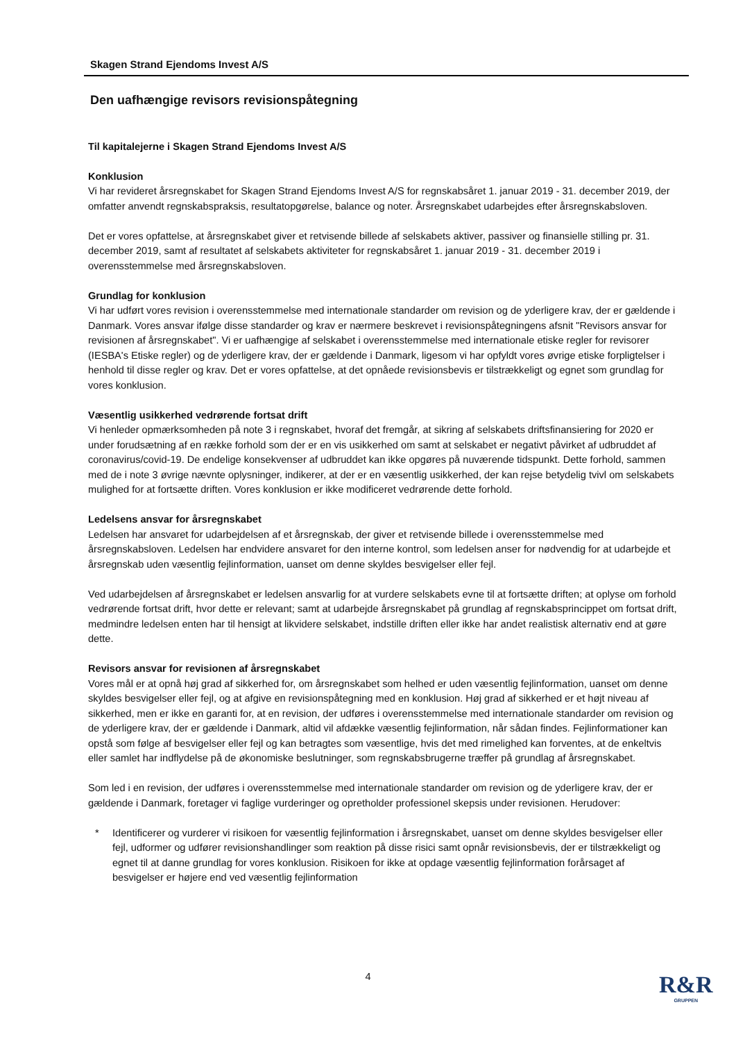Skagen Strand Ejendoms Invest A/S
Den uafhængige revisors revisionspåtegning
Til kapitalejerne i Skagen Strand Ejendoms Invest A/S
Konklusion
Vi har revideret årsregnskabet for Skagen Strand Ejendoms Invest A/S for regnskabsåret 1. januar 2019 - 31. december 2019, der omfatter anvendt regnskabspraksis, resultatopgørelse, balance og noter. Årsregnskabet udarbejdes efter årsregnskabsloven.
Det er vores opfattelse, at årsregnskabet giver et retvisende billede af selskabets aktiver, passiver og finansielle stilling pr. 31. december 2019, samt af resultatet af selskabets aktiviteter for regnskabsåret 1. januar 2019 - 31. december 2019 i overensstemmelse med årsregnskabsloven.
Grundlag for konklusion
Vi har udført vores revision i overensstemmelse med internationale standarder om revision og de yderligere krav, der er gældende i Danmark. Vores ansvar ifølge disse standarder og krav er nærmere beskrevet i revisionspåtegningens afsnit "Revisors ansvar for revisionen af årsregnskabet". Vi er uafhængige af selskabet i overensstemmelse med internationale etiske regler for revisorer (IESBA's Etiske regler) og de yderligere krav, der er gældende i Danmark, ligesom vi har opfyldt vores øvrige etiske forpligtelser i henhold til disse regler og krav. Det er vores opfattelse, at det opnåede revisionsbevis er tilstrækkeligt og egnet som grundlag for vores konklusion.
Væsentlig usikkerhed vedrørende fortsat drift
Vi henleder opmærksomheden på note 3 i regnskabet, hvoraf det fremgår, at sikring af selskabets driftsfinansiering for 2020 er under forudsætning af en række forhold som der er en vis usikkerhed om samt at selskabet er negativt påvirket af udbruddet af coronavirus/covid-19. De endelige konsekvenser af udbruddet kan ikke opgøres på nuværende tidspunkt. Dette forhold, sammen med de i note 3 øvrige nævnte oplysninger, indikerer, at der er en væsentlig usikkerhed, der kan rejse betydelig tvivl om selskabets mulighed for at fortsætte driften. Vores konklusion er ikke modificeret vedrørende dette forhold.
Ledelsens ansvar for årsregnskabet
Ledelsen har ansvaret for udarbejdelsen af et årsregnskab, der giver et retvisende billede i overensstemmelse med årsregnskabsloven. Ledelsen har endvidere ansvaret for den interne kontrol, som ledelsen anser for nødvendig for at udarbejde et årsregnskab uden væsentlig fejlinformation, uanset om denne skyldes besvigelser eller fejl.
Ved udarbejdelsen af årsregnskabet er ledelsen ansvarlig for at vurdere selskabets evne til at fortsætte driften; at oplyse om forhold vedrørende fortsat drift, hvor dette er relevant; samt at udarbejde årsregnskabet på grundlag af regnskabsprincippet om fortsat drift, medmindre ledelsen enten har til hensigt at likvidere selskabet, indstille driften eller ikke har andet realistisk alternativ end at gøre dette.
Revisors ansvar for revisionen af årsregnskabet
Vores mål er at opnå høj grad af sikkerhed for, om årsregnskabet som helhed er uden væsentlig fejlinformation, uanset om denne skyldes besvigelser eller fejl, og at afgive en revisionspåtegning med en konklusion. Høj grad af sikkerhed er et højt niveau af sikkerhed, men er ikke en garanti for, at en revision, der udføres i overensstemmelse med internationale standarder om revision og de yderligere krav, der er gældende i Danmark, altid vil afdække væsentlig fejlinformation, når sådan findes. Fejlinformationer kan opstå som følge af besvigelser eller fejl og kan betragtes som væsentlige, hvis det med rimelighed kan forventes, at de enkeltvis eller samlet har indflydelse på de økonomiske beslutninger, som regnskabsbrugerne træffer på grundlag af årsregnskabet.
Som led i en revision, der udføres i overensstemmelse med internationale standarder om revision og de yderligere krav, der er gældende i Danmark, foretager vi faglige vurderinger og opretholder professionel skepsis under revisionen. Herudover:
* Identificerer og vurderer vi risikoen for væsentlig fejlinformation i årsregnskabet, uanset om denne skyldes besvigelser eller fejl, udformer og udfører revisionshandlinger som reaktion på disse risici samt opnår revisionsbevis, der er tilstrækkeligt og egnet til at danne grundlag for vores konklusion. Risikoen for ikke at opdage væsentlig fejlinformation forårsaget af besvigelser er højere end ved væsentlig fejlinformation
4 R&R
GRUPPEN